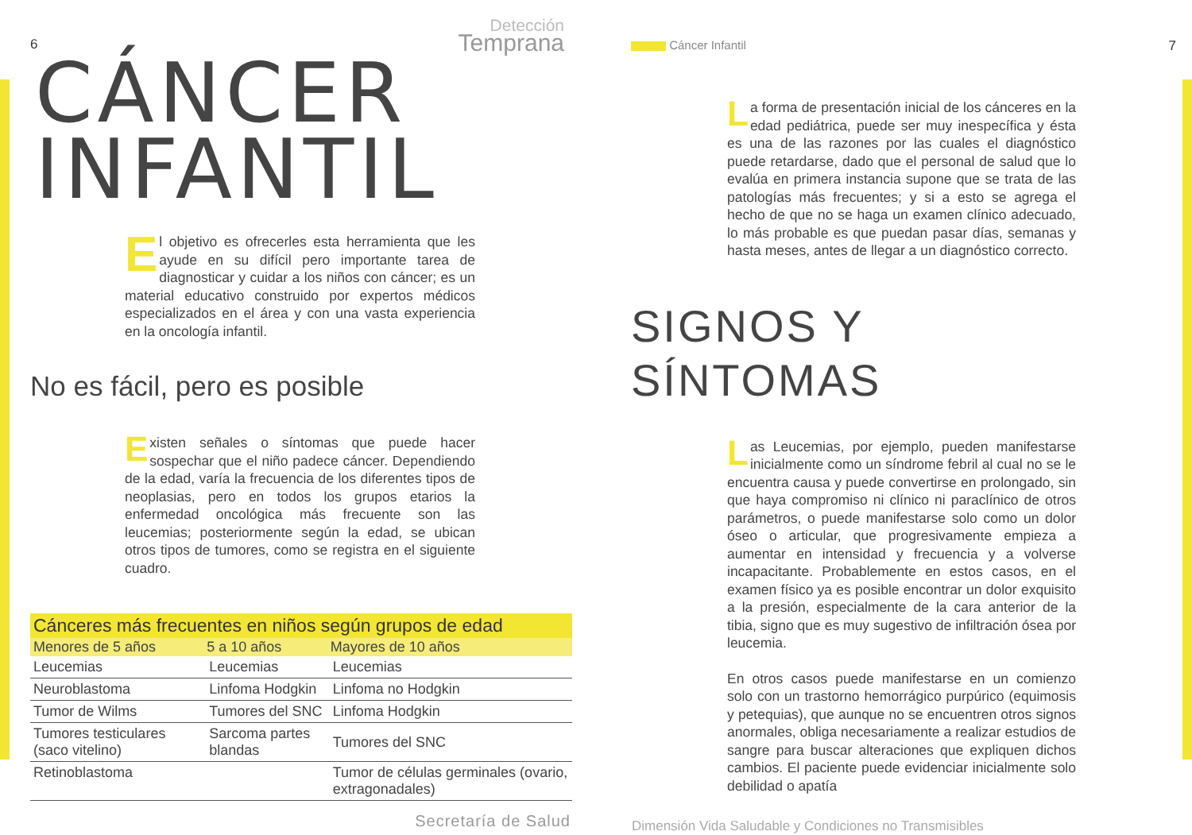6
Detección
Temprana
CÁNCER
INFANTIL
El objetivo es ofrecerles esta herramienta que les ayude en su difícil pero importante tarea de diagnosticar y cuidar a los niños con cáncer; es un material educativo construido por expertos médicos especializados en el área y con una vasta experiencia en la oncología infantil.
No es fácil, pero es posible
Existen señales o síntomas que puede hacer sospechar que el niño padece cáncer. Dependiendo de la edad, varía la frecuencia de los diferentes tipos de neoplasias, pero en todos los grupos etarios la enfermedad oncológica más frecuente son las leucemias; posteriormente según la edad, se ubican otros tipos de tumores, como se registra en el siguiente cuadro.
| Cánceres más frecuentes en niños según grupos de edad | | |
| --- | --- | --- |
| Menores de 5 años | 5 a 10 años | Mayores de 10 años |
| Leucemias | Leucemias | Leucemias |
| Neuroblastoma | Linfoma Hodgkin | Linfoma no Hodgkin |
| Tumor de Wilms | Tumores del SNC | Linfoma Hodgkin |
| Tumores testiculares (saco vitelino) | Sarcoma partes blandas | Tumores del SNC |
| Retinoblastoma | | Tumor de células germinales (ovario, extragonadales) |
Secretaría de Salud
Cáncer Infantil 7
La forma de presentación inicial de los cánceres en la edad pediátrica, puede ser muy inespecífica y ésta es una de las razones por las cuales el diagnóstico puede retardarse, dado que el personal de salud que lo evalúa en primera instancia supone que se trata de las patologías más frecuentes; y si a esto se agrega el hecho de que no se haga un examen clínico adecuado, lo más probable es que puedan pasar días, semanas y hasta meses, antes de llegar a un diagnóstico correcto.
SIGNOS Y
SÍNTOMAS
Las Leucemias, por ejemplo, pueden manifestarse inicialmente como un síndrome febril al cual no se le encuentra causa y puede convertirse en prolongado, sin que haya compromiso ni clínico ni paraclínico de otros parámetros, o puede manifestarse solo como un dolor óseo o articular, que progresivamente empieza a aumentar en intensidad y frecuencia y a volverse incapacitante. Probablemente en estos casos, en el examen físico ya es posible encontrar un dolor exquisito a la presión, especialmente de la cara anterior de la tibia, signo que es muy sugestivo de infiltración ósea por leucemia.
En otros casos puede manifestarse en un comienzo solo con un trastorno hemorrágico purpúrico (equimosis y petequias), que aunque no se encuentren otros signos anormales, obliga necesariamente a realizar estudios de sangre para buscar alteraciones que expliquen dichos cambios. El paciente puede evidenciar inicialmente solo debilidad o apatía
Dimensión Vida Saludable y Condiciones no Transmisibles